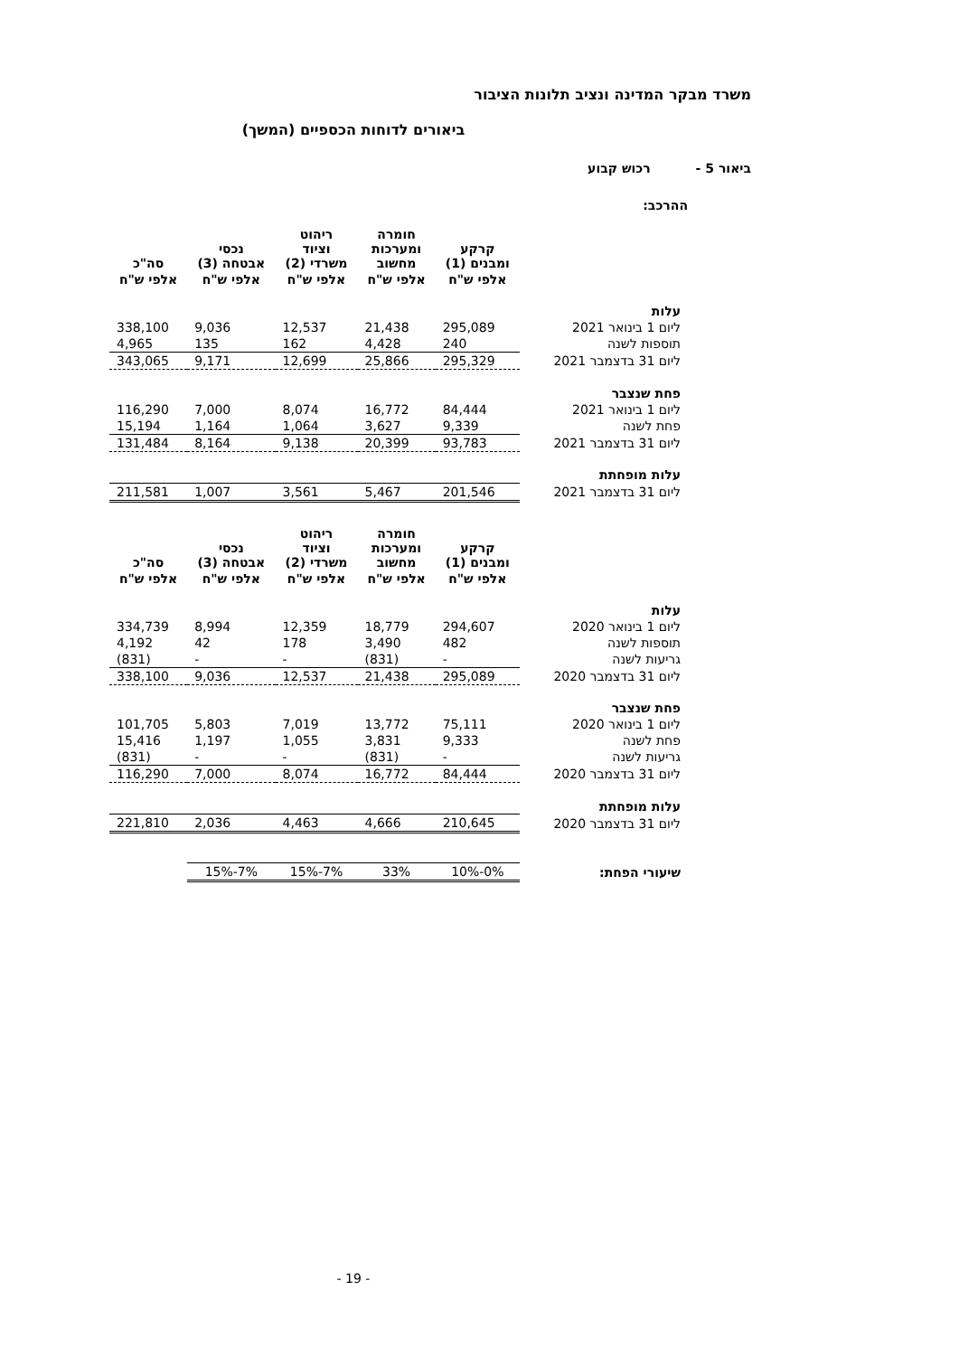משרד מבקר המדינה ונציב תלונות הציבור
ביאורים לדוחות הכספיים (המשך)
ביאור 5 - רכוש קבוע
ההרכב:
| | קרקע ומבנים (1) | חומרה ומערכות מחשוב | ריהוט וציוד משרדי (2) | נכסי אבטחה (3) | סה"כ |
| --- | --- | --- | --- | --- | --- |
| | אלפי ש"ח | אלפי ש"ח | אלפי ש"ח | אלפי ש"ח | אלפי ש"ח |
| עלות | | | | | |
| ליום 1 בינואר 2021 | 295,089 | 21,438 | 12,537 | 9,036 | 338,100 |
| תוספות לשנה | 240 | 4,428 | 162 | 135 | 4,965 |
| ליום 31 בדצמבר 2021 | 295,329 | 25,866 | 12,699 | 9,171 | 343,065 |
| פחת שנצבר | | | | | |
| ליום 1 בינואר 2021 | 84,444 | 16,772 | 8,074 | 7,000 | 116,290 |
| פחת לשנה | 9,339 | 3,627 | 1,064 | 1,164 | 15,194 |
| ליום 31 בדצמבר 2021 | 93,783 | 20,399 | 9,138 | 8,164 | 131,484 |
| עלות מופחתת | | | | | |
| ליום 31 בדצמבר 2021 | 201,546 | 5,467 | 3,561 | 1,007 | 211,581 |
| | קרקע ומבנים (1) | חומרה ומערכות מחשוב | ריהוט וציוד משרדי (2) | נכסי אבטחה (3) | סה"כ |
| --- | --- | --- | --- | --- | --- |
| | אלפי ש"ח | אלפי ש"ח | אלפי ש"ח | אלפי ש"ח | אלפי ש"ח |
| עלות | | | | | |
| ליום 1 בינואר 2020 | 294,607 | 18,779 | 12,359 | 8,994 | 334,739 |
| תוספות לשנה | 482 | 3,490 | 178 | 42 | 4,192 |
| גריעות לשנה | - | (831) | - | - | (831) |
| ליום 31 בדצמבר 2020 | 295,089 | 21,438 | 12,537 | 9,036 | 338,100 |
| פחת שנצבר | | | | | |
| ליום 1 בינואר 2020 | 75,111 | 13,772 | 7,019 | 5,803 | 101,705 |
| פחת לשנה | 9,333 | 3,831 | 1,055 | 1,197 | 15,416 |
| גריעות לשנה | - | (831) | - | - | (831) |
| ליום 31 בדצמבר 2020 | 84,444 | 16,772 | 8,074 | 7,000 | 116,290 |
| עלות מופחתת | | | | | |
| ליום 31 בדצמבר 2020 | 210,645 | 4,666 | 4,463 | 2,036 | 221,810 |
| שיעורי הפחת: | 0%-10% | 33% | 7%-15% | 7%-15% | |
- 19 -